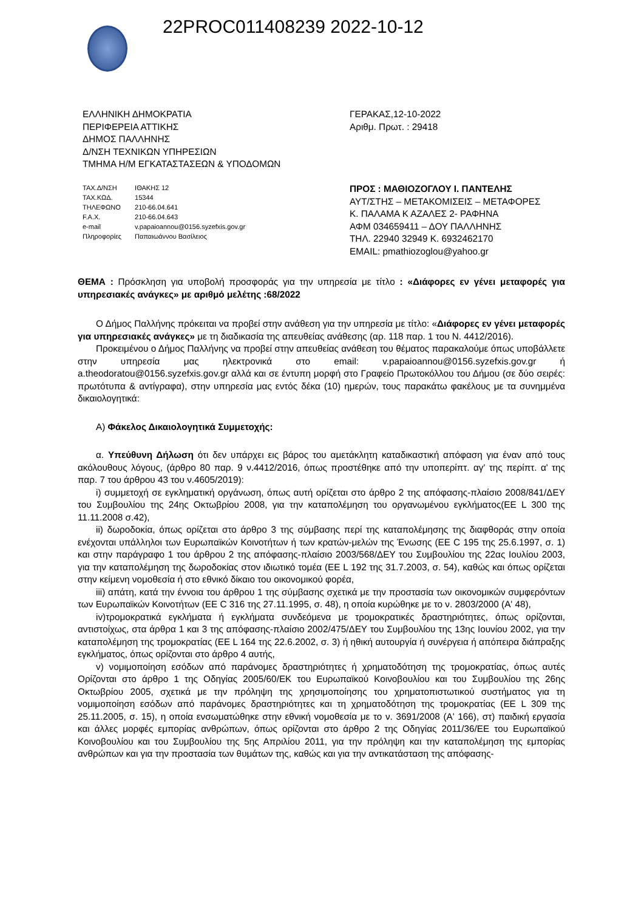22PROC011408239 2022-10-12
ΕΛΛΗΝΙΚΗ ΔΗΜΟΚΡΑΤΙΑ
ΠΕΡΙΦΕΡΕΙΑ ΑΤΤΙΚΗΣ
ΔΗΜΟΣ ΠΑΛΛΗΝΗΣ
Δ/ΝΣΗ ΤΕΧΝΙΚΩΝ ΥΠΗΡΕΣΙΩΝ
ΤΜΗΜΑ Η/Μ ΕΓΚΑΤΑΣΤΑΣΕΩΝ & ΥΠΟΔΟΜΩΝ
| ΤΑΧ.Δ/ΝΣΗ | ΙΘΑΚΗΣ 12 |
| ΤΑΧ.ΚΩΔ. | 15344 |
| ΤΗΛΕΦΩΝΟ | 210-66.04.641 |
| F.A.X. | 210-66.04.643 |
| e-mail | v.papaioannou@0156.syzefxis.gov.gr |
| Πληροφορίες | Παπαιωάννου Βασίλειος |
ΓΕΡΑΚΑΣ,12-10-2022
Αριθμ. Πρωτ. : 29418
ΠΡΟΣ : ΜΑΘΙΟΖΟΓΛΟΥ Ι. ΠΑΝΤΕΛΗΣ
ΑΥΤ/ΣΤΗΣ – ΜΕΤΑΚΟΜΙΣΕΙΣ – ΜΕΤΑΦΟΡΕΣ
Κ. ΠΑΛΑΜΑ Κ ΑΖΑΛΕΣ 2- ΡΑΦΗΝΑ
ΑΦΜ 034659411 – ΔΟΥ ΠΑΛΛΗΝΗΣ
ΤΗΛ. 22940 32949 Κ. 6932462170
EMAIL: pmathiozoglou@yahoo.gr
ΘΕΜΑ : Πρόσκληση για υποβολή προσφοράς για την υπηρεσία με τίτλο : «Διάφορες εν γένει μεταφορές για υπηρεσιακές ανάγκες» με αριθμό μελέτης :68/2022
Ο Δήμος Παλλήνης πρόκειται να προβεί στην ανάθεση για την υπηρεσία με τίτλο: «Διάφορες εν γένει μεταφορές για υπηρεσιακές ανάγκες» με τη διαδικασία της απευθείας ανάθεσης (αρ. 118 παρ. 1 του Ν. 4412/2016).
Προκειμένου ο Δήμος Παλλήνης να προβεί στην απευθείας ανάθεση του θέματος παρακαλούμε όπως υποβάλλετε στην υπηρεσία μας ηλεκτρονικά στο email: v.papaioannou@0156.syzefxis.gov.gr ή a.theodoratou@0156.syzefxis.gov.gr αλλά και σε έντυπη μορφή στο Γραφείο Πρωτοκόλλου του Δήμου (σε δύο σειρές: πρωτότυπα & αντίγραφα), στην υπηρεσία μας εντός δέκα (10) ημερών, τους παρακάτω φακέλους με τα συνημμένα δικαιολογητικά:
Α) Φάκελος Δικαιολογητικά Συμμετοχής:
α. Υπεύθυνη Δήλωση ότι δεν υπάρχει εις βάρος του αμετάκλητη καταδικαστική απόφαση για έναν από τους ακόλουθους λόγους, (άρθρο 80 παρ. 9 ν.4412/2016, όπως προστέθηκε από την υποπερίπτ. αγ' της περίπτ. α' της παρ. 7 του άρθρου 43 του ν.4605/2019):
i) συμμετοχή σε εγκληματική οργάνωση, όπως αυτή ορίζεται στο άρθρο 2 της απόφασης-πλαίσιο 2008/841/ΔΕΥ του Συμβουλίου της 24ης Οκτωβρίου 2008, για την καταπολέμηση του οργανωμένου εγκλήματος(ΕΕ L 300 της 11.11.2008 σ.42),
ii) δωροδοκία, όπως ορίζεται στο άρθρο 3 της σύμβασης περί της καταπολέμησης της διαφθοράς στην οποία ενέχονται υπάλληλοι των Ευρωπαϊκών Κοινοτήτων ή των κρατών-μελών της Ένωσης (ΕΕ C 195 της 25.6.1997, σ. 1) και στην παράγραφο 1 του άρθρου 2 της απόφασης-πλαίσιο 2003/568/ΔΕΥ του Συμβουλίου της 22ας Ιουλίου 2003, για την καταπολέμηση της δωροδοκίας στον ιδιωτικό τομέα (ΕΕ L 192 της 31.7.2003, σ. 54), καθώς και όπως ορίζεται στην κείμενη νομοθεσία ή στο εθνικό δίκαιο του οικονομικού φορέα,
iii) απάτη, κατά την έννοια του άρθρου 1 της σύμβασης σχετικά με την προστασία των οικονομικών συμφερόντων των Ευρωπαϊκών Κοινοτήτων (ΕΕ C 316 της 27.11.1995, σ. 48), η οποία κυρώθηκε με το ν. 2803/2000 (Α' 48),
iv)τρομοκρατικά εγκλήματα ή εγκλήματα συνδεόμενα με τρομοκρατικές δραστηριότητες, όπως ορίζονται, αντιστοίχως, στα άρθρα 1 και 3 της απόφασης-πλαίσιο 2002/475/ΔΕΥ του Συμβουλίου της 13ης Ιουνίου 2002, για την καταπολέμηση της τρομοκρατίας (ΕΕ L 164 της 22.6.2002, σ. 3) ή ηθική αυτουργία ή συνέργεια ή απόπειρα διάπραξης εγκλήματος, όπως ορίζονται στο άρθρο 4 αυτής,
v) νομιμοποίηση εσόδων από παράνομες δραστηριότητες ή χρηματοδότηση της τρομοκρατίας, όπως αυτές Ορίζονται στο άρθρο 1 της Οδηγίας 2005/60/ΕΚ του Ευρωπαϊκού Κοινοβουλίου και του Συμβουλίου της 26ης Οκτωβρίου 2005, σχετικά με την πρόληψη της χρησιμοποίησης του χρηματοπιστωτικού συστήματος για τη νομιμοποίηση εσόδων από παράνομες δραστηριότητες και τη χρηματοδότηση της τρομοκρατίας (ΕΕ L 309 της 25.11.2005, σ. 15), η οποία ενσωματώθηκε στην εθνική νομοθεσία με το ν. 3691/2008 (Α' 166), στ) παιδική εργασία και άλλες μορφές εμπορίας ανθρώπων, όπως ορίζονται στο άρθρο 2 της Οδηγίας 2011/36/ΕΕ του Ευρωπαϊκού Κοινοβουλίου και του Συμβουλίου της 5ης Απριλίου 2011, για την πρόληψη και την καταπολέμηση της εμπορίας ανθρώπων και για την προστασία των θυμάτων της, καθώς και για την αντικατάσταση της απόφασης-